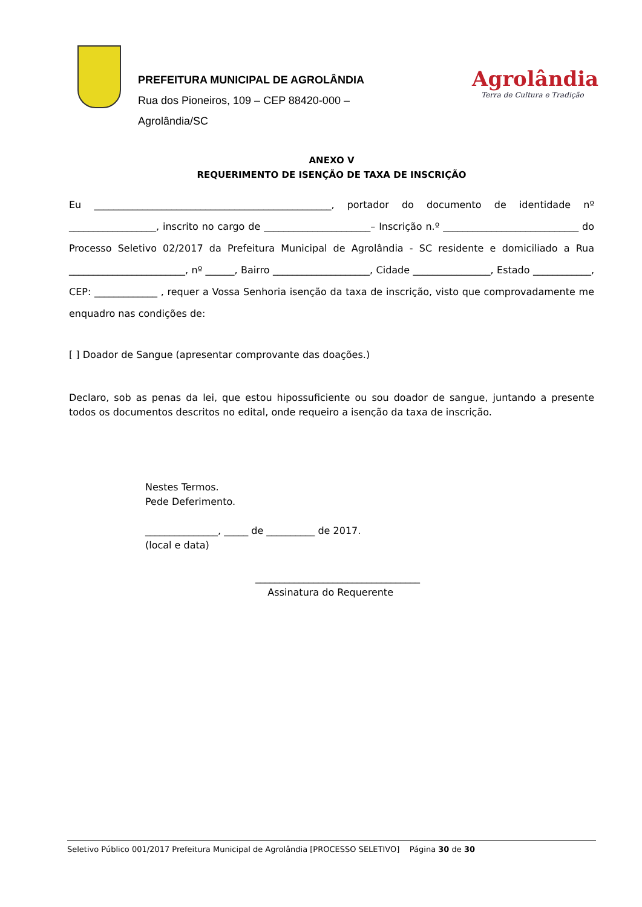PREFEITURA MUNICIPAL DE AGROLÂNDIA
Rua dos Pioneiros, 109 – CEP 88420-000 –
Agrolândia/SC
Agrolândia
Terra de Cultura e Tradição
ANEXO V
REQUERIMENTO DE ISENÇÃO DE TAXA DE INSCRIÇÃO
Eu _________________________________________________, portador do documento de identidade nº __________________, inscrito no cargo de ______________________– Inscrição n.º ____________________________ do Processo Seletivo 02/2017 da Prefeitura Municipal de Agrolândia - SC residente e domiciliado a Rua ________________________, nº ______, Bairro ____________________, Cidade ________________, Estado ____________, CEP: _____________ , requer a Vossa Senhoria isenção da taxa de inscrição, visto que comprovadamente me enquadro nas condições de:
[ ] Doador de Sangue (apresentar comprovante das doações.)
Declaro, sob as penas da lei, que estou hipossuficiente ou sou doador de sangue, juntando a presente todos os documentos descritos no edital, onde requeiro a isenção da taxa de inscrição.
Nestes Termos.
Pede Deferimento.
_______________, _____ de __________ de 2017.
(local e data)
__________________________________
Assinatura do Requerente
Seletivo Público 001/2017 Prefeitura Municipal de Agrolândia [PROCESSO SELETIVO] Página 30 de 30